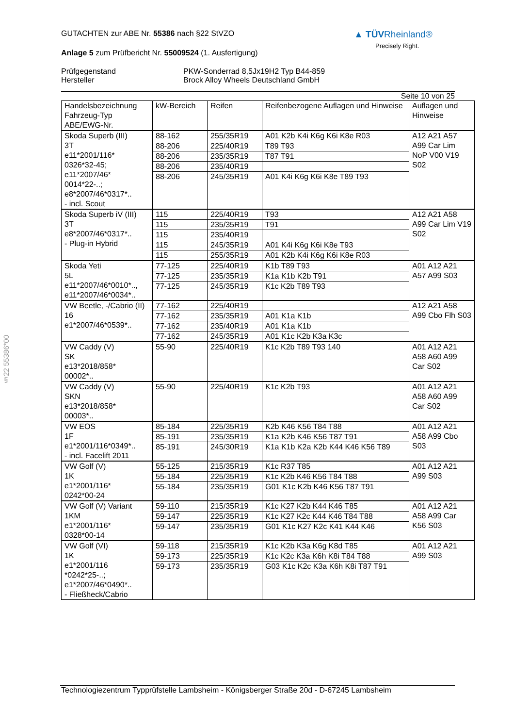▲ TÜVRheinland®
Precisely Right.
§22 55386*00
GUTACHTEN zur ABE Nr. 55386 nach §22 StVZO
Anlage 5 zum Prüfbericht Nr. 55009524 (1. Ausfertigung)
Prüfgegenstand PKW-Sonderrad 8,5Jx19H2 Typ B44-859
Hersteller Brock Alloy Wheels Deutschland GmbH
Seite 10 von 25
| Handelsbezeichnung Fahrzeug-Typ ABE/EWG-Nr. | kW-Bereich | Reifen | Reifenbezogene Auflagen und Hinweise | Auflagen und Hinweise |
| --- | --- | --- | --- | --- |
| Skoda Superb (III) 3T e11*2001/116* 0326*32-45; e11*2007/46* 0014*22-..; e8*2007/46*0317*.. - incl. Scout | 88-162 | 255/35R19 | A01 K2b K4i K6g K6i K8e R03 | A12 A21 A57 A99 Car Lim NoP V00 V19 S02 |
| | 88-206 | 225/40R19 | T89 T93 | |
| | 88-206 | 235/35R19 | T87 T91 | |
| | 88-206 | 235/40R19 | | |
| | 88-206 | 245/35R19 | A01 K4i K6g K6i K8e T89 T93 | |
| Skoda Superb iV (III) 3T e8*2007/46*0317*.. - Plug-in Hybrid | 115 | 225/40R19 | T93 | A12 A21 A58 A99 Car Lim V19 S02 |
| | 115 | 235/35R19 | T91 | |
| | 115 | 235/40R19 | | |
| | 115 | 245/35R19 | A01 K4i K6g K6i K8e T93 | |
| | 115 | 255/35R19 | A01 K2b K4i K6g K6i K8e R03 | |
| Skoda Yeti 5L e11*2007/46*0010*.., e11*2007/46*0034*.. | 77-125 | 225/40R19 | K1b T89 T93 | A01 A12 A21 A57 A99 S03 |
| | 77-125 | 235/35R19 | K1a K1b K2b T91 | |
| | 77-125 | 245/35R19 | K1c K2b T89 T93 | |
| VW Beetle, -/Cabrio (II) 16 e1*2007/46*0539*.. | 77-162 | 225/40R19 | | A12 A21 A58 A99 Cbo Flh S03 |
| | 77-162 | 235/35R19 | A01 K1a K1b | |
| | 77-162 | 235/40R19 | A01 K1a K1b | |
| | 77-162 | 245/35R19 | A01 K1c K2b K3a K3c | |
| VW Caddy (V) SK e13*2018/858* 00002*.. | 55-90 | 225/40R19 | K1c K2b T89 T93 140 | A01 A12 A21 A58 A60 A99 Car S02 |
| VW Caddy (V) SKN e13*2018/858* 00003*.. | 55-90 | 225/40R19 | K1c K2b T93 | A01 A12 A21 A58 A60 A99 Car S02 |
| VW EOS 1F e1*2001/116*0349*.. - incl. Facelift 2011 | 85-184 | 225/35R19 | K2b K46 K56 T84 T88 | A01 A12 A21 A58 A99 Cbo S03 |
| | 85-191 | 235/35R19 | K1a K2b K46 K56 T87 T91 | |
| | 85-191 | 245/30R19 | K1a K1b K2a K2b K44 K46 K56 T89 | |
| VW Golf (V) 1K e1*2001/116* 0242*00-24 | 55-125 | 215/35R19 | K1c R37 T85 | A01 A12 A21 A99 S03 |
| | 55-184 | 225/35R19 | K1c K2b K46 K56 T84 T88 | |
| | 55-184 | 235/35R19 | G01 K1c K2b K46 K56 T87 T91 | |
| VW Golf (V) Variant 1KM e1*2001/116* 0328*00-14 | 59-110 | 215/35R19 | K1c K27 K2b K44 K46 T85 | A01 A12 A21 A58 A99 Car K56 S03 |
| | 59-147 | 225/35R19 | K1c K27 K2c K44 K46 T84 T88 | |
| | 59-147 | 235/35R19 | G01 K1c K27 K2c K41 K44 K46 | |
| VW Golf (VI) 1K e1*2001/116 *0242*25-..; e1*2007/46*0490*.. - Fließheck/Cabrio | 59-118 | 215/35R19 | K1c K2b K3a K6g K8d T85 | A01 A12 A21 A99 S03 |
| | 59-173 | 225/35R19 | K1c K2c K3a K6h K8i T84 T88 | |
| | 59-173 | 235/35R19 | G03 K1c K2c K3a K6h K8i T87 T91 | |
Technologiezentrum Typprüfstelle Lambsheim - Königsberger Straße 20d - D-67245 Lambsheim